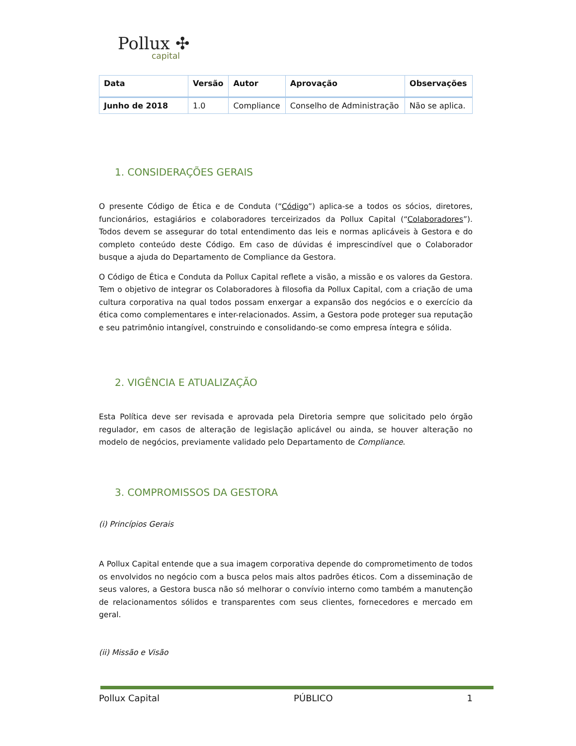Pollux ✣
capital
| Data | Versão | Autor | Aprovação | Observações |
| --- | --- | --- | --- | --- |
| Junho de 2018 | 1.0 | Compliance | Conselho de Administração | Não se aplica. |
1. CONSIDERAÇÕES GERAIS
O presente Código de Ética e de Conduta (“Código”) aplica-se a todos os sócios, diretores, funcionários, estagiários e colaboradores terceirizados da Pollux Capital (“Colaboradores”). Todos devem se assegurar do total entendimento das leis e normas aplicáveis à Gestora e do completo conteúdo deste Código. Em caso de dúvidas é imprescindível que o Colaborador busque a ajuda do Departamento de Compliance da Gestora.
O Código de Ética e Conduta da Pollux Capital reflete a visão, a missão e os valores da Gestora. Tem o objetivo de integrar os Colaboradores à filosofia da Pollux Capital, com a criação de uma cultura corporativa na qual todos possam enxergar a expansão dos negócios e o exercício da ética como complementares e inter-relacionados. Assim, a Gestora pode proteger sua reputação e seu patrimônio intangível, construindo e consolidando-se como empresa íntegra e sólida.
2. VIGÊNCIA E ATUALIZAÇÃO
Esta Política deve ser revisada e aprovada pela Diretoria sempre que solicitado pelo órgão regulador, em casos de alteração de legislação aplicável ou ainda, se houver alteração no modelo de negócios, previamente validado pelo Departamento de Compliance.
3. COMPROMISSOS DA GESTORA
(i) Princípios Gerais
A Pollux Capital entende que a sua imagem corporativa depende do comprometimento de todos os envolvidos no negócio com a busca pelos mais altos padrões éticos. Com a disseminação de seus valores, a Gestora busca não só melhorar o convívio interno como também a manutenção de relacionamentos sólidos e transparentes com seus clientes, fornecedores e mercado em geral.
(ii) Missão e Visão
Pollux Capital PÚBLICO 1